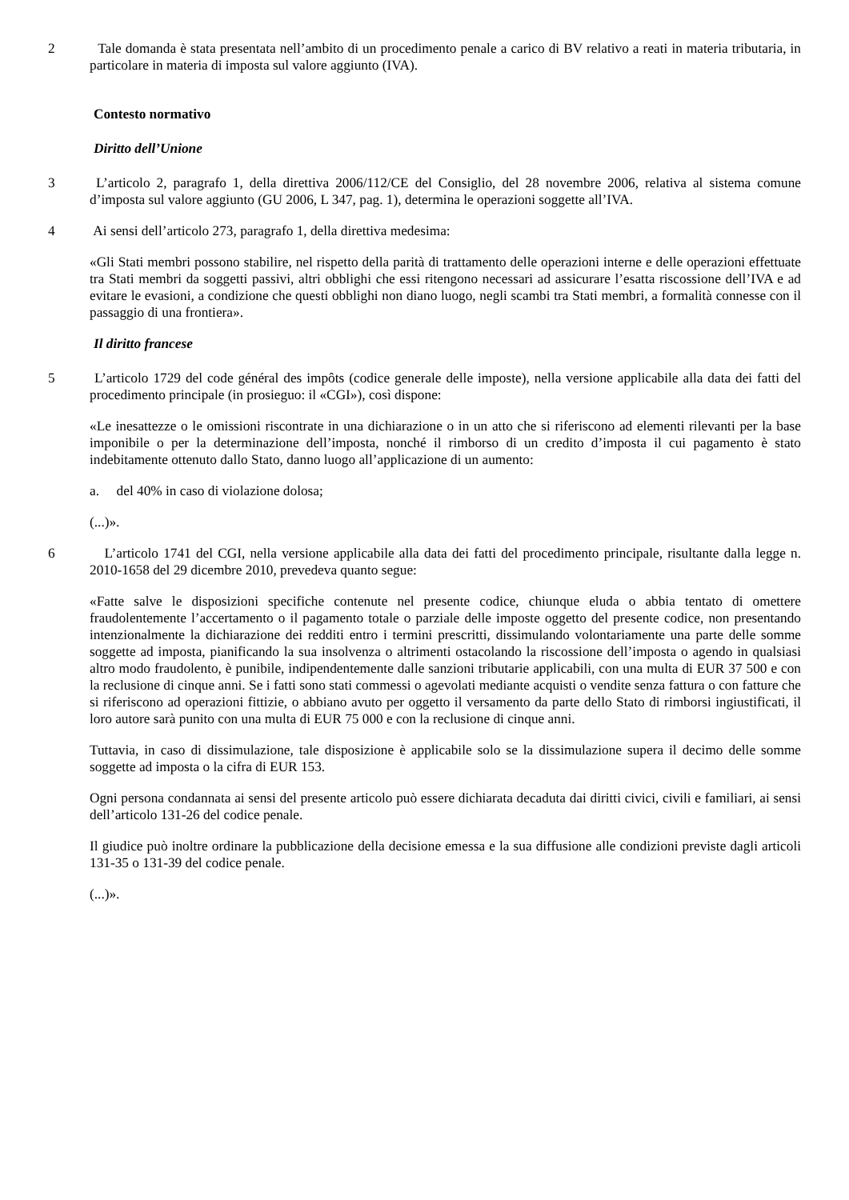2 Tale domanda è stata presentata nell’ambito di un procedimento penale a carico di BV relativo a reati in materia tributaria, in particolare in materia di imposta sul valore aggiunto (IVA).
Contesto normativo
Diritto dell’Unione
3 L’articolo 2, paragrafo 1, della direttiva 2006/112/CE del Consiglio, del 28 novembre 2006, relativa al sistema comune d’imposta sul valore aggiunto (GU 2006, L 347, pag. 1), determina le operazioni soggette all’IVA.
4 Ai sensi dell’articolo 273, paragrafo 1, della direttiva medesima:
«Gli Stati membri possono stabilire, nel rispetto della parità di trattamento delle operazioni interne e delle operazioni effettuate tra Stati membri da soggetti passivi, altri obblighi che essi ritengono necessari ad assicurare l’esatta riscossione dell’IVA e ad evitare le evasioni, a condizione che questi obblighi non diano luogo, negli scambi tra Stati membri, a formalità connesse con il passaggio di una frontiera».
Il diritto francese
5 L’articolo 1729 del code général des impôts (codice generale delle imposte), nella versione applicabile alla data dei fatti del procedimento principale (in prosieguo: il «CGI»), così dispone:
«Le inesattezze o le omissioni riscontrate in una dichiarazione o in un atto che si riferiscono ad elementi rilevanti per la base imponibile o per la determinazione dell’imposta, nonché il rimborso di un credito d’imposta il cui pagamento è stato indebitamente ottenuto dallo Stato, danno luogo all’applicazione di un aumento:
a. del 40% in caso di violazione dolosa;
(...)».
6 L’articolo 1741 del CGI, nella versione applicabile alla data dei fatti del procedimento principale, risultante dalla legge n. 2010-1658 del 29 dicembre 2010, prevedeva quanto segue:
«Fatte salve le disposizioni specifiche contenute nel presente codice, chiunque eluda o abbia tentato di omettere fraudolentemente l’accertamento o il pagamento totale o parziale delle imposte oggetto del presente codice, non presentando intenzionalmente la dichiarazione dei redditi entro i termini prescritti, dissimulando volontariamente una parte delle somme soggette ad imposta, pianificando la sua insolvenza o altrimenti ostacolando la riscossione dell’imposta o agendo in qualsiasi altro modo fraudolento, è punibile, indipendentemente dalle sanzioni tributarie applicabili, con una multa di EUR 37 500 e con la reclusione di cinque anni. Se i fatti sono stati commessi o agevolati mediante acquisti o vendite senza fattura o con fatture che si riferiscono ad operazioni fittizie, o abbiano avuto per oggetto il versamento da parte dello Stato di rimborsi ingiustificati, il loro autore sarà punito con una multa di EUR 75 000 e con la reclusione di cinque anni.
Tuttavia, in caso di dissimulazione, tale disposizione è applicabile solo se la dissimulazione supera il decimo delle somme soggette ad imposta o la cifra di EUR 153.
Ogni persona condannata ai sensi del presente articolo può essere dichiarata decaduta dai diritti civici, civili e familiari, ai sensi dell’articolo 131-26 del codice penale.
Il giudice può inoltre ordinare la pubblicazione della decisione emessa e la sua diffusione alle condizioni previste dagli articoli 131-35 o 131-39 del codice penale.
(...)».